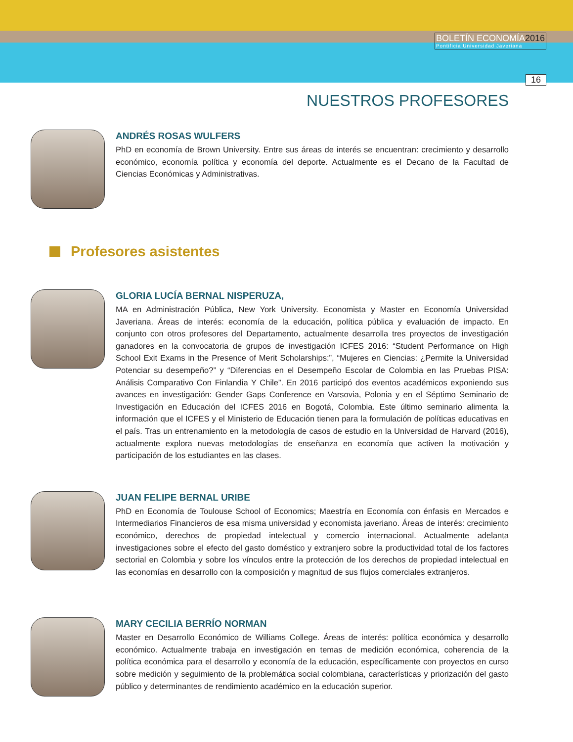BOLETÍN ECONOMÍA2016
Pontificia Universidad Javeriana
16
NUESTROS PROFESORES
ANDRÉS ROSAS WULFERS
PhD en economía de Brown University. Entre sus áreas de interés se encuentran: crecimiento y desarrollo económico, economía política y economía del deporte. Actualmente es el Decano de la Facultad de Ciencias Económicas y Administrativas.
Profesores asistentes
GLORIA LUCÍA BERNAL NISPERUZA,
MA en Administración Pública, New York University. Economista y Master en Economía Universidad Javeriana. Áreas de interés: economía de la educación, política pública y evaluación de impacto. En conjunto con otros profesores del Departamento, actualmente desarrolla tres proyectos de investigación ganadores en la convocatoria de grupos de investigación ICFES 2016: “Student Performance on High School Exit Exams in the Presence of Merit Scholarships:”, “Mujeres en Ciencias: ¿Permite la Universidad Potenciar su desempeño?” y “Diferencias en el Desempeño Escolar de Colombia en las Pruebas PISA: Análisis Comparativo Con Finlandia Y Chile”. En 2016 participó dos eventos académicos exponiendo sus avances en investigación: Gender Gaps Conference en Varsovia, Polonia y en el Séptimo Seminario de Investigación en Educación del ICFES 2016 en Bogotá, Colombia. Este último seminario alimenta la información que el ICFES y el Ministerio de Educación tienen para la formulación de políticas educativas en el país. Tras un entrenamiento en la metodología de casos de estudio en la Universidad de Harvard (2016), actualmente explora nuevas metodologías de enseñanza en economía que activen la motivación y participación de los estudiantes en las clases.
JUAN FELIPE BERNAL URIBE
PhD en Economía de Toulouse School of Economics; Maestría en Economía con énfasis en Mercados e Intermediarios Financieros de esa misma universidad y economista javeriano. Áreas de interés: crecimiento económico, derechos de propiedad intelectual y comercio internacional. Actualmente adelanta investigaciones sobre el efecto del gasto doméstico y extranjero sobre la productividad total de los factores sectorial en Colombia y sobre los vínculos entre la protección de los derechos de propiedad intelectual en las economías en desarrollo con la composición y magnitud de sus flujos comerciales extranjeros.
MARY CECILIA BERRÍO NORMAN
Master en Desarrollo Económico de Williams College. Áreas de interés: política económica y desarrollo económico. Actualmente trabaja en investigación en temas de medición económica, coherencia de la política económica para el desarrollo y economía de la educación, específicamente con proyectos en curso sobre medición y seguimiento de la problemática social colombiana, características y priorización del gasto público y determinantes de rendimiento académico en la educación superior.